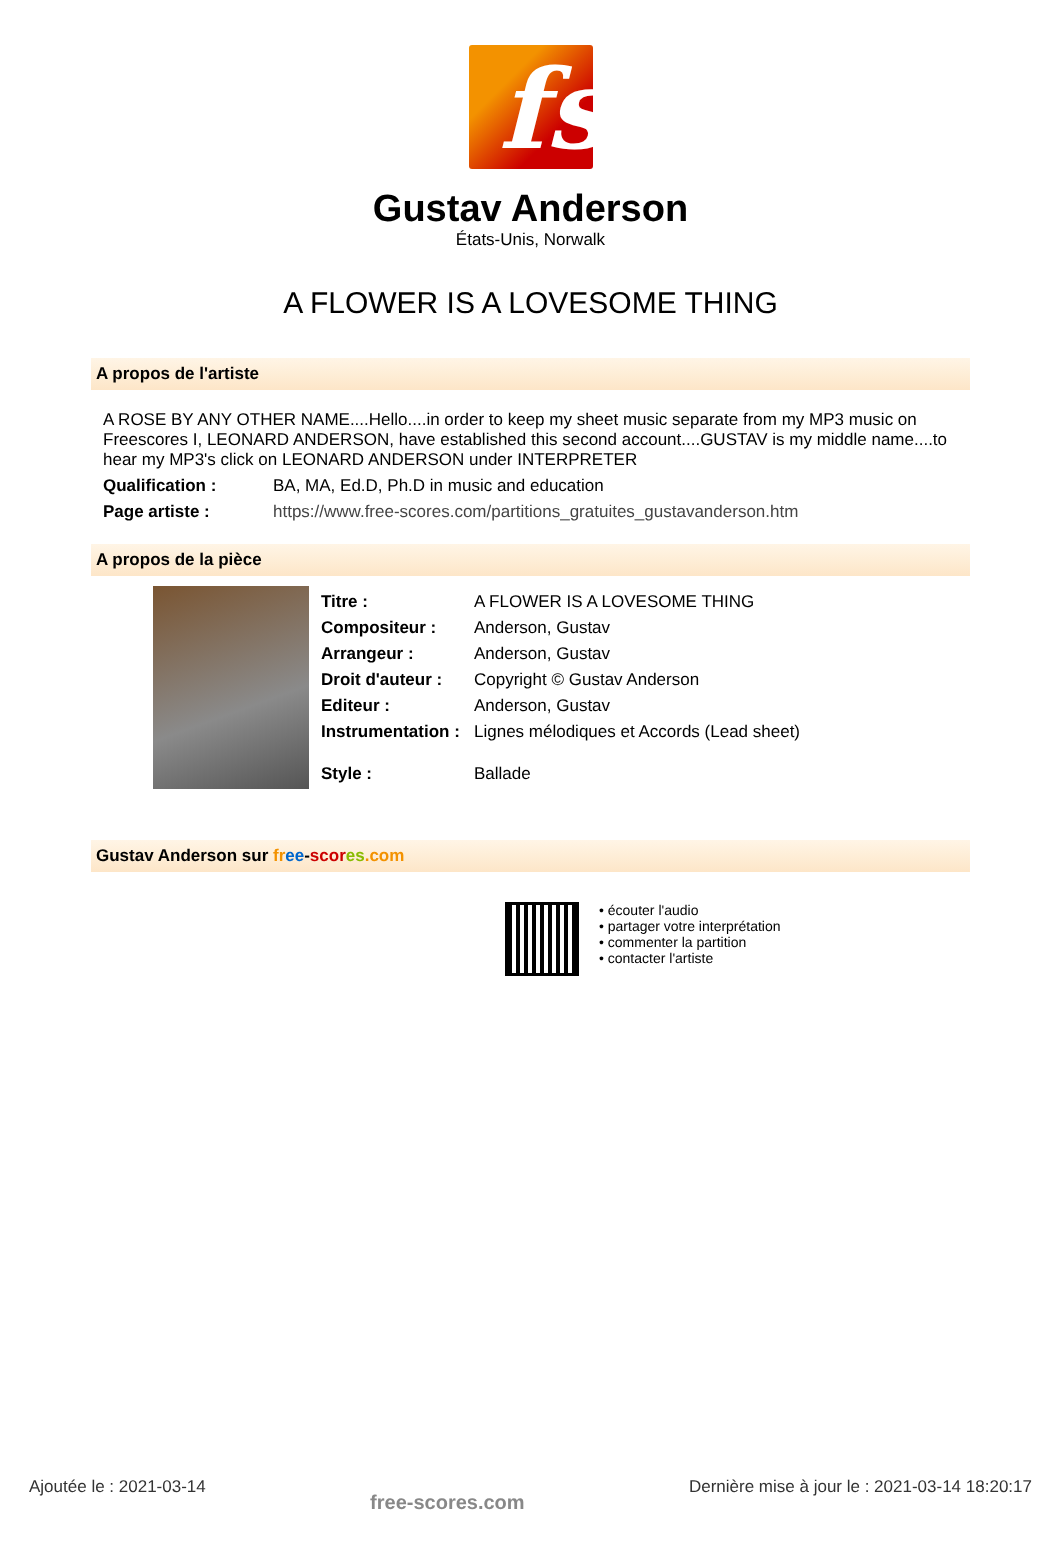fs
Gustav Anderson
États-Unis, Norwalk
A FLOWER IS A LOVESOME THING
A propos de l'artiste
A ROSE BY ANY OTHER NAME....Hello....in order to keep my sheet music separate from my MP3 music on Freescores I, LEONARD ANDERSON, have established this second account....GUSTAV is my middle name....to hear my MP3's click on LEONARD ANDERSON under INTERPRETER
Qualification : BA, MA, Ed.D, Ph.D in music and education
Page artiste : https://www.free-scores.com/partitions_gratuites_gustavanderson.htm
A propos de la pièce
Titre : A FLOWER IS A LOVESOME THING
Compositeur : Anderson, Gustav
Arrangeur : Anderson, Gustav
Droit d'auteur : Copyright © Gustav Anderson
Editeur : Anderson, Gustav
Instrumentation : Lignes mélodiques et Accords (Lead sheet)
Style : Ballade
Gustav Anderson sur fr ee-scor es.com
• écouter l'audio
• partager votre interprétation
• commenter la partition
• contacter l'artiste
Ajoutée le : 2021-03-14 free-scores.com Dernière mise à jour le : 2021-03-14 18:20:17